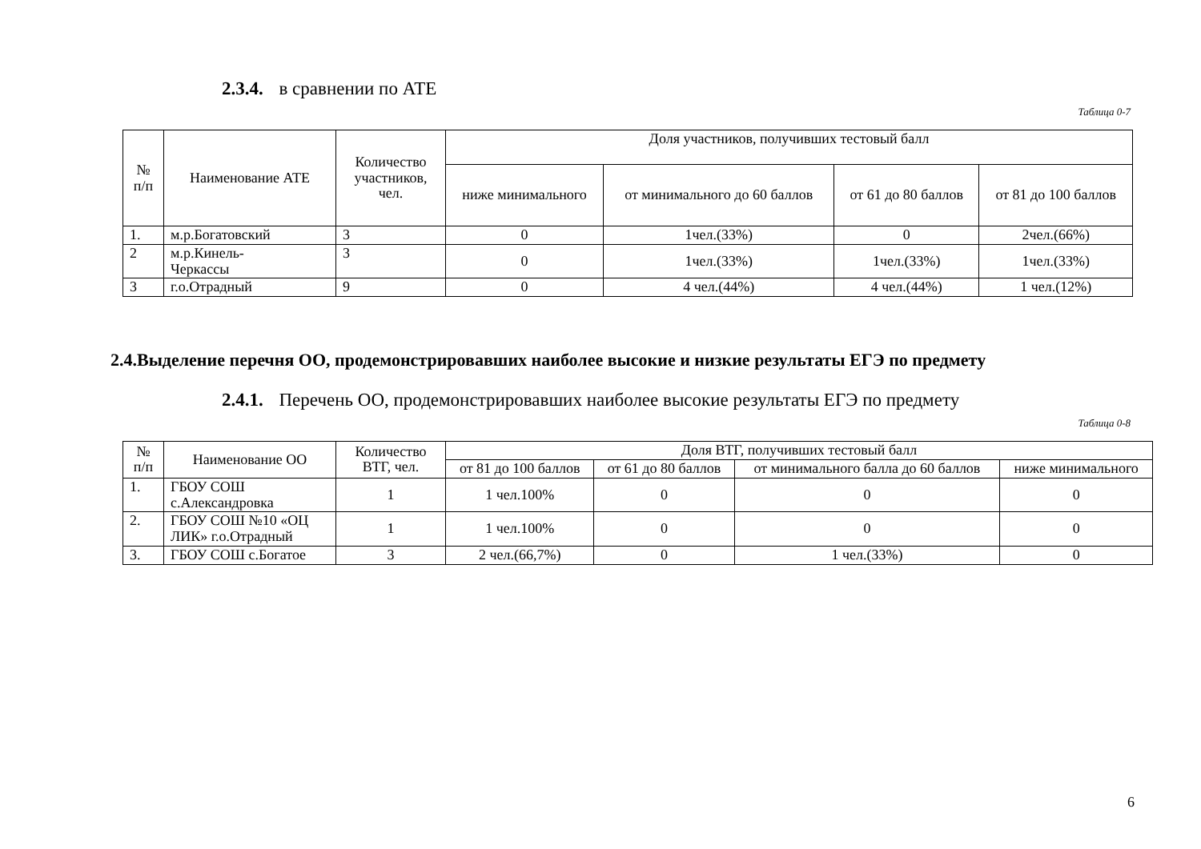2.3.4. в сравнении по АТЕ
Таблица 0-7
| № п/п | Наименование АТЕ | Количество участников, чел. | Доля участников, получивших тестовый балл | | | |
| --- | --- | --- | --- | --- | --- | --- |
| | | | ниже минимального | от минимального до 60 баллов | от 61 до 80 баллов | от 81 до 100 баллов |
| 1. | м.р.Богатовский | 3 | 0 | 1чел.(33%) | 0 | 2чел.(66%) |
| 2 | м.р.Кинель- Черкассы | 3 | 0 | 1чел.(33%) | 1чел.(33%) | 1чел.(33%) |
| 3 | г.о.Отрадный | 9 | 0 | 4 чел.(44%) | 4 чел.(44%) | 1 чел.(12%) |
2.4.Выделение перечня ОО, продемонстрировавших наиболее высокие и низкие результаты ЕГЭ по предмету
2.4.1. Перечень ОО, продемонстрировавших наиболее высокие результаты ЕГЭ по предмету
Таблица 0-8
| № п/п | Наименование ОО | Количество ВТГ, чел. | Доля ВТГ, получивших тестовый балл | | | |
| --- | --- | --- | --- | --- | --- | --- |
| | | | от 81 до 100 баллов | от 61 до 80 баллов | от минимального балла до 60 баллов | ниже минимального |
| 1. | ГБОУ СОШ с.Александровка | 1 | 1 чел.100% | 0 | 0 | 0 |
| 2. | ГБОУ СОШ №10 «ОЦ ЛИК» г.о.Отрадный | 1 | 1 чел.100% | 0 | 0 | 0 |
| 3. | ГБОУ СОШ с.Богатое | 3 | 2 чел.(66,7%) | 0 | 1 чел.(33%) | 0 |
6